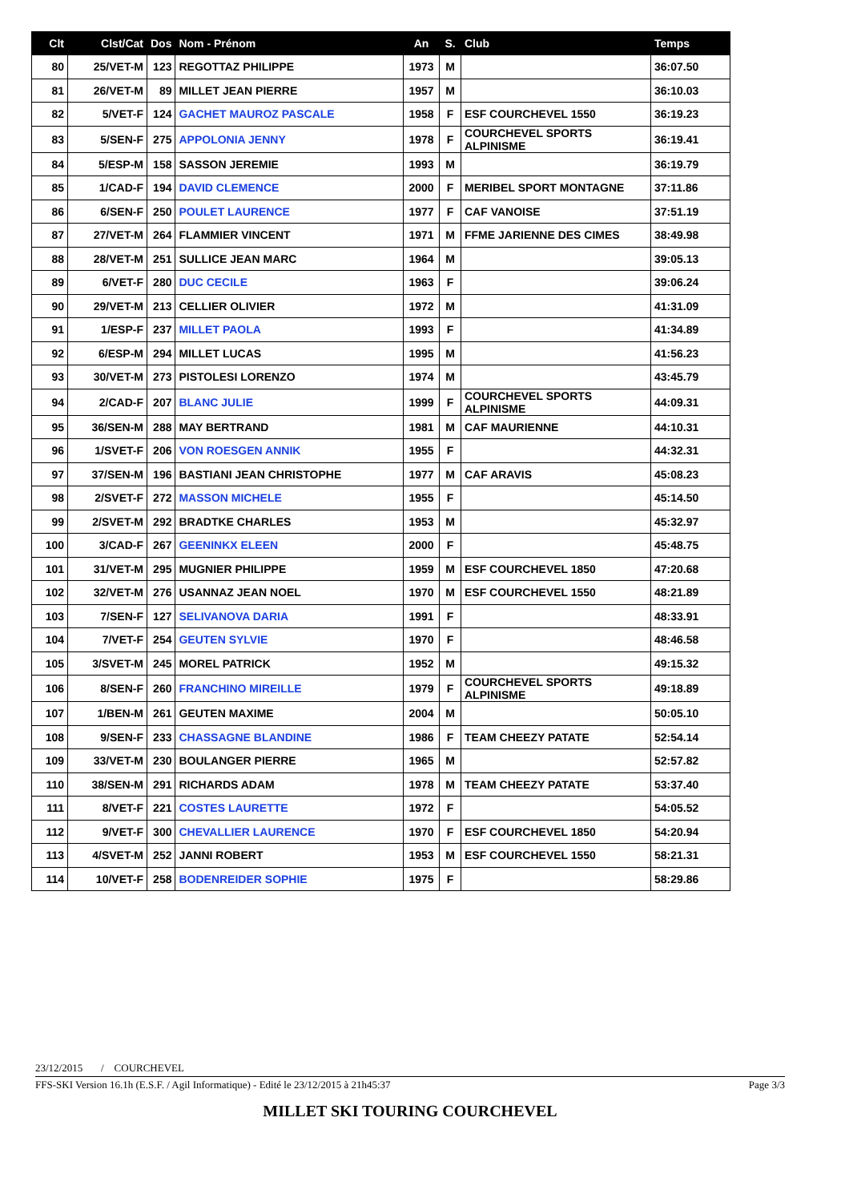| Clt | Clst/Cat | Dos | Nom - Prénom | An | S. | Club | Temps |
| --- | --- | --- | --- | --- | --- | --- | --- |
| 80 | 25/VET-M | 123 | REGOTTAZ PHILIPPE | 1973 | M | | 36:07.50 |
| 81 | 26/VET-M | 89 | MILLET JEAN PIERRE | 1957 | M | | 36:10.03 |
| 82 | 5/VET-F | 124 | GACHET MAUROZ PASCALE | 1958 | F | ESF COURCHEVEL 1550 | 36:19.23 |
| 83 | 5/SEN-F | 275 | APPOLONIA JENNY | 1978 | F | COURCHEVEL SPORTS ALPINISME | 36:19.41 |
| 84 | 5/ESP-M | 158 | SASSON JEREMIE | 1993 | M | | 36:19.79 |
| 85 | 1/CAD-F | 194 | DAVID CLEMENCE | 2000 | F | MERIBEL SPORT MONTAGNE | 37:11.86 |
| 86 | 6/SEN-F | 250 | POULET LAURENCE | 1977 | F | CAF VANOISE | 37:51.19 |
| 87 | 27/VET-M | 264 | FLAMMIER VINCENT | 1971 | M | FFME JARIENNE DES CIMES | 38:49.98 |
| 88 | 28/VET-M | 251 | SULLICE JEAN MARC | 1964 | M | | 39:05.13 |
| 89 | 6/VET-F | 280 | DUC CECILE | 1963 | F | | 39:06.24 |
| 90 | 29/VET-M | 213 | CELLIER OLIVIER | 1972 | M | | 41:31.09 |
| 91 | 1/ESP-F | 237 | MILLET PAOLA | 1993 | F | | 41:34.89 |
| 92 | 6/ESP-M | 294 | MILLET LUCAS | 1995 | M | | 41:56.23 |
| 93 | 30/VET-M | 273 | PISTOLESI LORENZO | 1974 | M | | 43:45.79 |
| 94 | 2/CAD-F | 207 | BLANC JULIE | 1999 | F | COURCHEVEL SPORTS ALPINISME | 44:09.31 |
| 95 | 36/SEN-M | 288 | MAY BERTRAND | 1981 | M | CAF MAURIENNE | 44:10.31 |
| 96 | 1/SVET-F | 206 | VON ROESGEN ANNIK | 1955 | F | | 44:32.31 |
| 97 | 37/SEN-M | 196 | BASTIANI JEAN CHRISTOPHE | 1977 | M | CAF ARAVIS | 45:08.23 |
| 98 | 2/SVET-F | 272 | MASSON MICHELE | 1955 | F | | 45:14.50 |
| 99 | 2/SVET-M | 292 | BRADTKE CHARLES | 1953 | M | | 45:32.97 |
| 100 | 3/CAD-F | 267 | GEENINKX ELEEN | 2000 | F | | 45:48.75 |
| 101 | 31/VET-M | 295 | MUGNIER PHILIPPE | 1959 | M | ESF COURCHEVEL 1850 | 47:20.68 |
| 102 | 32/VET-M | 276 | USANNAZ JEAN NOEL | 1970 | M | ESF COURCHEVEL 1550 | 48:21.89 |
| 103 | 7/SEN-F | 127 | SELIVANOVA DARIA | 1991 | F | | 48:33.91 |
| 104 | 7/VET-F | 254 | GEUTEN SYLVIE | 1970 | F | | 48:46.58 |
| 105 | 3/SVET-M | 245 | MOREL PATRICK | 1952 | M | | 49:15.32 |
| 106 | 8/SEN-F | 260 | FRANCHINO MIREILLE | 1979 | F | COURCHEVEL SPORTS ALPINISME | 49:18.89 |
| 107 | 1/BEN-M | 261 | GEUTEN MAXIME | 2004 | M | | 50:05.10 |
| 108 | 9/SEN-F | 233 | CHASSAGNE BLANDINE | 1986 | F | TEAM CHEEZY PATATE | 52:54.14 |
| 109 | 33/VET-M | 230 | BOULANGER PIERRE | 1965 | M | | 52:57.82 |
| 110 | 38/SEN-M | 291 | RICHARDS ADAM | 1978 | M | TEAM CHEEZY PATATE | 53:37.40 |
| 111 | 8/VET-F | 221 | COSTES LAURETTE | 1972 | F | | 54:05.52 |
| 112 | 9/VET-F | 300 | CHEVALLIER LAURENCE | 1970 | F | ESF COURCHEVEL 1850 | 54:20.94 |
| 113 | 4/SVET-M | 252 | JANNI ROBERT | 1953 | M | ESF COURCHEVEL 1550 | 58:21.31 |
| 114 | 10/VET-F | 258 | BODENREIDER SOPHIE | 1975 | F | | 58:29.86 |
23/12/2015 / COURCHEVEL
FFS-SKI Version 16.1h (E.S.F. / Agil Informatique) - Edité le 23/12/2015 à 21h45:37 Page 3/3
MILLET SKI TOURING COURCHEVEL